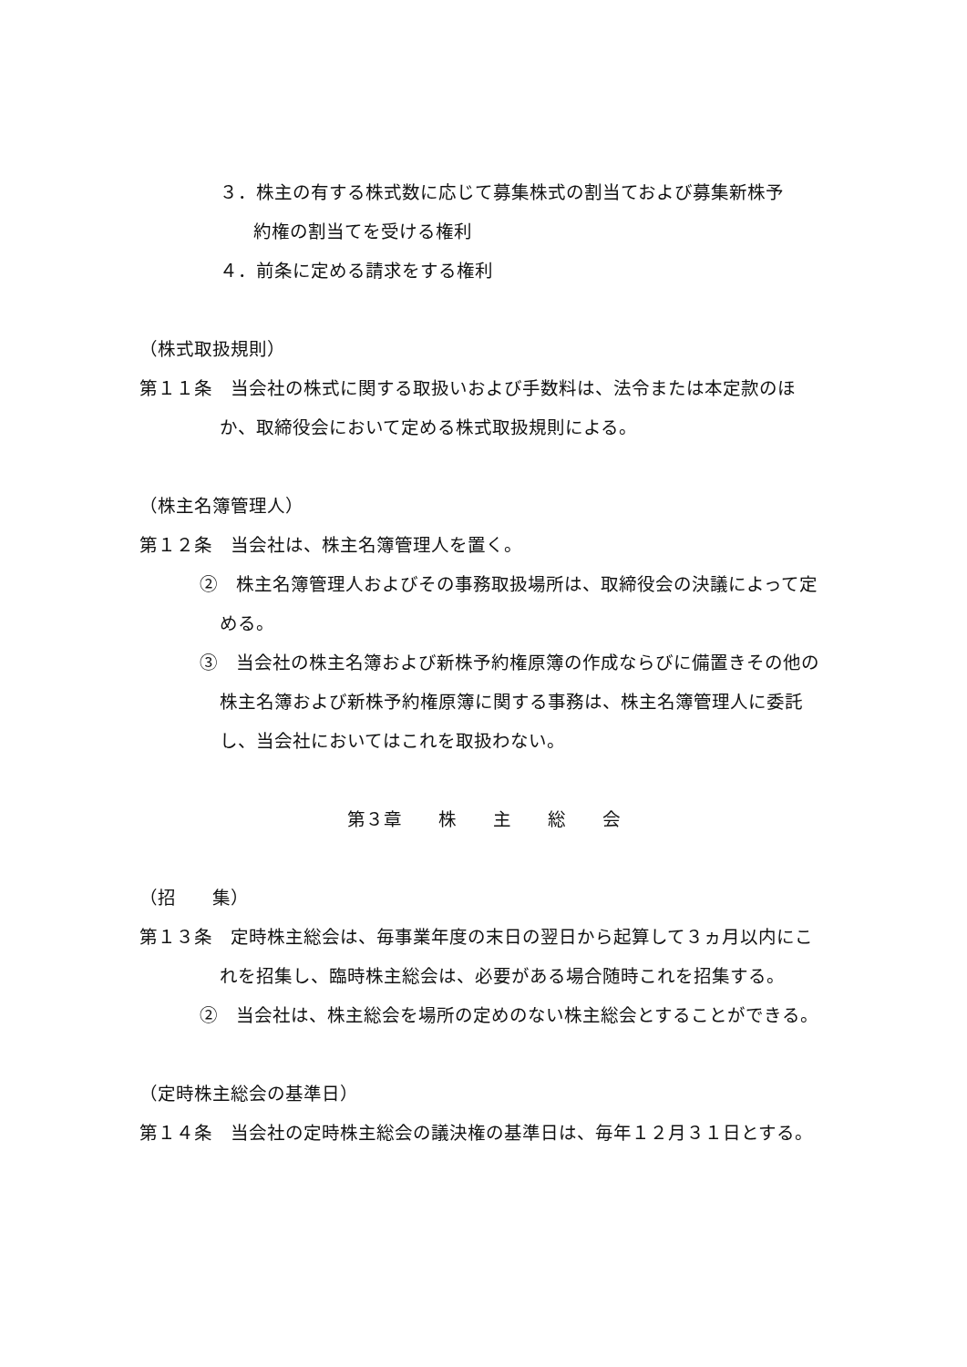３．株主の有する株式数に応じて募集株式の割当ておよび募集新株予
約権の割当てを受ける権利
４．前条に定める請求をする権利
（株式取扱規則）
第１１条　当会社の株式に関する取扱いおよび手数料は、法令または本定款のほか、取締役会において定める株式取扱規則による。
（株主名簿管理人）
第１２条　当会社は、株主名簿管理人を置く。
②　株主名簿管理人およびその事務取扱場所は、取締役会の決議によって定める。
③　当会社の株主名簿および新株予約権原簿の作成ならびに備置きその他の株主名簿および新株予約権原簿に関する事務は、株主名簿管理人に委託し、当会社においてはこれを取扱わない。
第３章　　株　　主　　総　　会
（招　　集）
第１３条　定時株主総会は、毎事業年度の末日の翌日から起算して３ヵ月以内にこれを招集し、臨時株主総会は、必要がある場合随時これを招集する。
②　当会社は、株主総会を場所の定めのない株主総会とすることができる。
（定時株主総会の基準日）
第１４条　当会社の定時株主総会の議決権の基準日は、毎年１２月３１日とする。